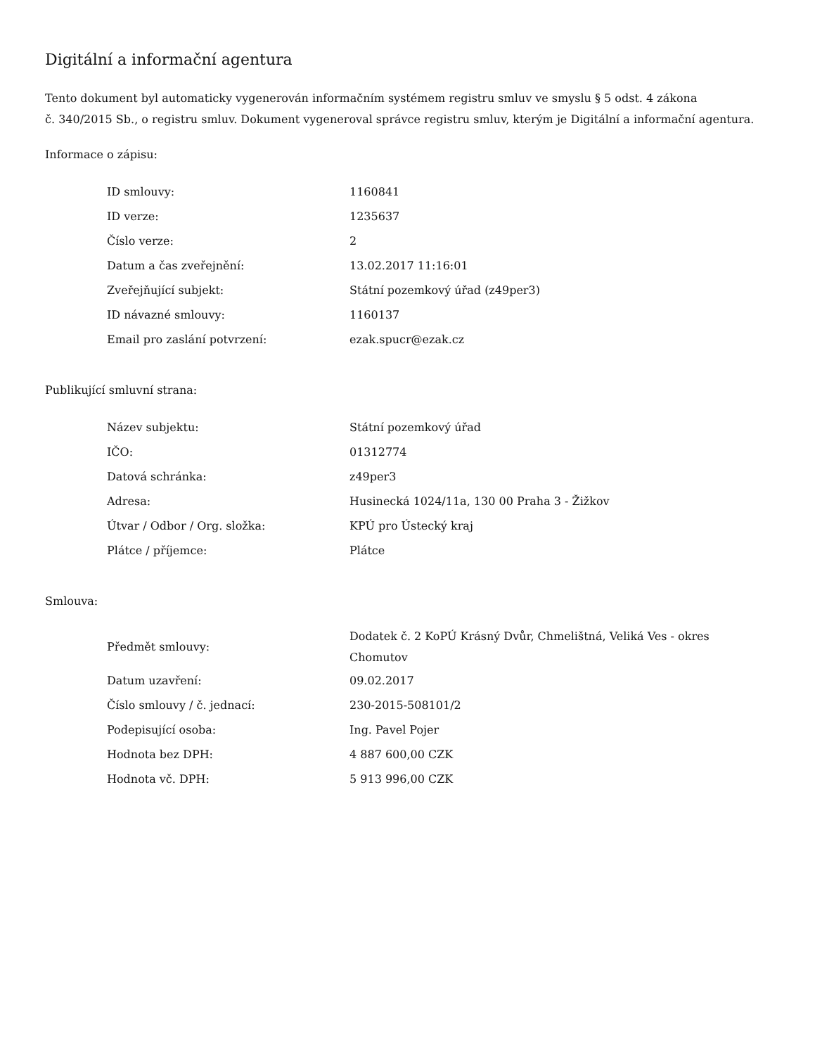Digitální a informační agentura
Tento dokument byl automaticky vygenerován informačním systémem registru smluv ve smyslu § 5 odst. 4 zákona
č. 340/2015 Sb., o registru smluv. Dokument vygeneroval správce registru smluv, kterým je Digitální a informační agentura.
Informace o zápisu:
| ID smlouvy: | 1160841 |
| ID verze: | 1235637 |
| Číslo verze: | 2 |
| Datum a čas zveřejnění: | 13.02.2017 11:16:01 |
| Zveřejňující subjekt: | Státní pozemkový úřad (z49per3) |
| ID návazné smlouvy: | 1160137 |
| Email pro zaslání potvrzení: | ezak.spucr@ezak.cz |
Publikující smluvní strana:
| Název subjektu: | Státní pozemkový úřad |
| IČO: | 01312774 |
| Datová schránka: | z49per3 |
| Adresa: | Husinecká 1024/11a, 130 00 Praha 3 - Žižkov |
| Útvar / Odbor / Org. složka: | KPÚ pro Ústecký kraj |
| Plátce / příjemce: | Plátce |
Smlouva:
| Předmět smlouvy: | Dodatek č. 2 KoPÚ Krásný Dvůr, Chmelištná, Veliká Ves - okres Chomutov |
| Datum uzavření: | 09.02.2017 |
| Číslo smlouvy / č. jednací: | 230-2015-508101/2 |
| Podepisující osoba: | Ing. Pavel Pojer |
| Hodnota bez DPH: | 4 887 600,00 CZK |
| Hodnota vč. DPH: | 5 913 996,00 CZK |